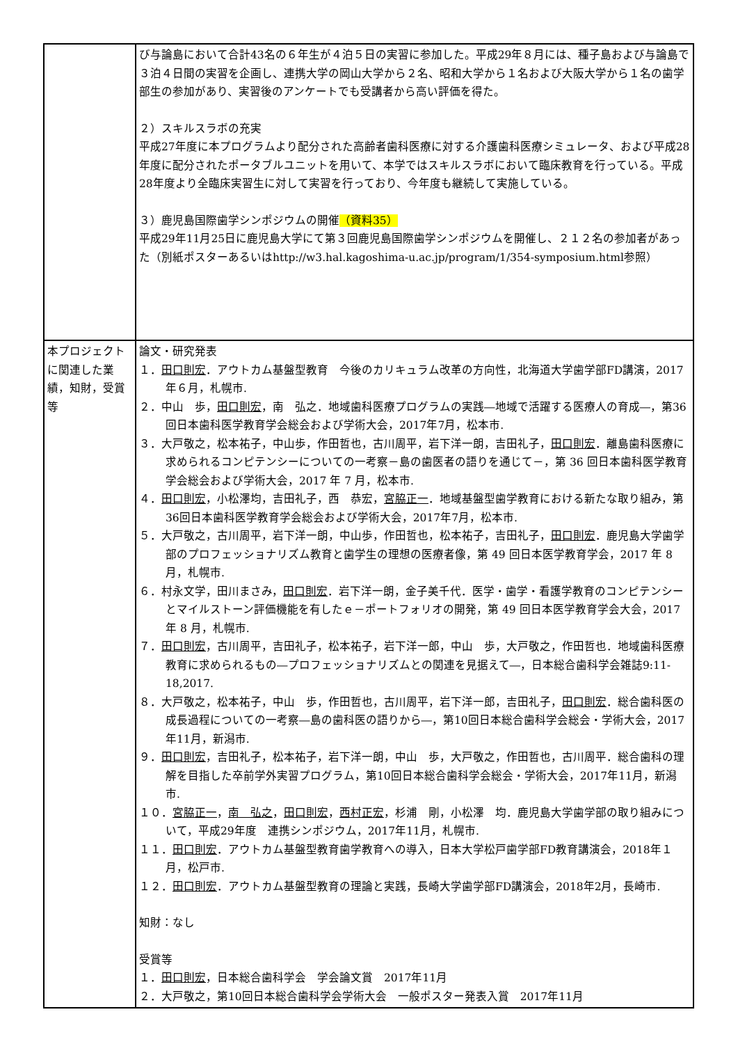| | び与論島において合計43名の６年生が４泊５日の実習に参加した。平成29年８月には、種子島および与論島で３泊４日間の実習を企画し、連携大学の岡山大学から２名、昭和大学から１名および大阪大学から１名の歯学部生の参加があり、実習後のアンケートでも受講者から高い評価を得た。 ２）スキルスラボの充実 平成27年度に本プログラムより配分された高齢者歯科医療に対する介護歯科医療シミュレータ、および平成28年度に配分されたポータブルユニットを用いて、本学ではスキルスラボにおいて臨床教育を行っている。平成28年度より全臨床実習生に対して実習を行っており、今年度も継続して実施している。 ３）鹿児島国際歯学シンポジウムの開催 （資料35） 平成29年11月25日に鹿児島大学にて第３回鹿児島国際歯学シンポジウムを開催し、２１２名の参加者があった（別紙ポスターあるいはhttp://w3.hal.kagoshima-u.ac.jp/program/1/354-symposium.html参照） |
| 本プロジェクトに関連した業績，知財，受賞等 | 論文・研究発表 １． 田口則宏 ．アウトカム基盤型教育 今後のカリキュラム改革の方向性，北海道大学歯学部FD講演，2017年６月，札幌市. ２．中山 歩， 田口則宏 ，南 弘之．地域歯科医療プログラムの実践―地域で活躍する医療人の育成―，第36回日本歯科医学教育学会総会および学術大会，2017年7月，松本市. ３．大戸敬之，松本祐子，中山歩，作田哲也，古川周平，岩下洋一朗，吉田礼子， 田口則宏 ．離島歯科医療に求められるコンピテンシーについての一考察－島の歯医者の語りを通じて－，第 36 回日本歯科医学教育学会総会および学術大会，2017 年 7 月，松本市. ４． 田口則宏 ，小松澤均，吉田礼子，西 恭宏， 宮脇正一 ．地域基盤型歯学教育における新たな取り組み，第36回日本歯科医学教育学会総会および学術大会，2017年7月，松本市. ５．大戸敬之，古川周平，岩下洋一朗，中山歩，作田哲也，松本祐子，吉田礼子， 田口則宏 ．鹿児島大学歯学部のプロフェッショナリズム教育と歯学生の理想の医療者像，第 49 回日本医学教育学会，2017 年 8 月，札幌市. ６．村永文学，田川まさみ， 田口則宏 ．岩下洋一朗，金子美千代．医学・歯学・看護学教育のコンピテンシーとマイルストーン評価機能を有したｅ－ポートフォリオの開発，第 49 回日本医学教育学会大会，2017 年 8 月，札幌市. ７． 田口則宏 ，古川周平，吉田礼子，松本祐子，岩下洋一郎，中山 歩，大戸敬之，作田哲也．地域歯科医療教育に求められるもの―プロフェッショナリズムとの関連を見据えて―，日本総合歯科学会雑誌9:11-18,2017. ８．大戸敬之，松本祐子，中山 歩，作田哲也，古川周平，岩下洋一郎，吉田礼子， 田口則宏 ．総合歯科医の成長過程についての一考察―島の歯科医の語りから―，第10回日本総合歯科学会総会・学術大会，2017年11月，新潟市. ９． 田口則宏 ，吉田礼子，松本祐子，岩下洋一朗，中山 歩，大戸敬之，作田哲也，古川周平．総合歯科の理解を目指した卒前学外実習プログラム，第10回日本総合歯科学会総会・学術大会，2017年11月，新潟市. １０． 宮脇正一 ， 南 弘之 ， 田口則宏 ， 西村正宏 ，杉浦 剛，小松澤 均．鹿児島大学歯学部の取り組みについて，平成29年度 連携シンポジウム，2017年11月，札幌市. １１． 田口則宏 ．アウトカム基盤型教育歯学教育への導入，日本大学松戸歯学部FD教育講演会，2018年１月，松戸市. １２． 田口則宏 ．アウトカム基盤型教育の理論と実践，長崎大学歯学部FD講演会，2018年2月，長崎市. 知財：なし 受賞等 １． 田口則宏 ，日本総合歯科学会 学会論文賞 2017年11月 ２．大戸敬之，第10回日本総合歯科学会学術大会 一般ポスター発表入賞 2017年11月 |